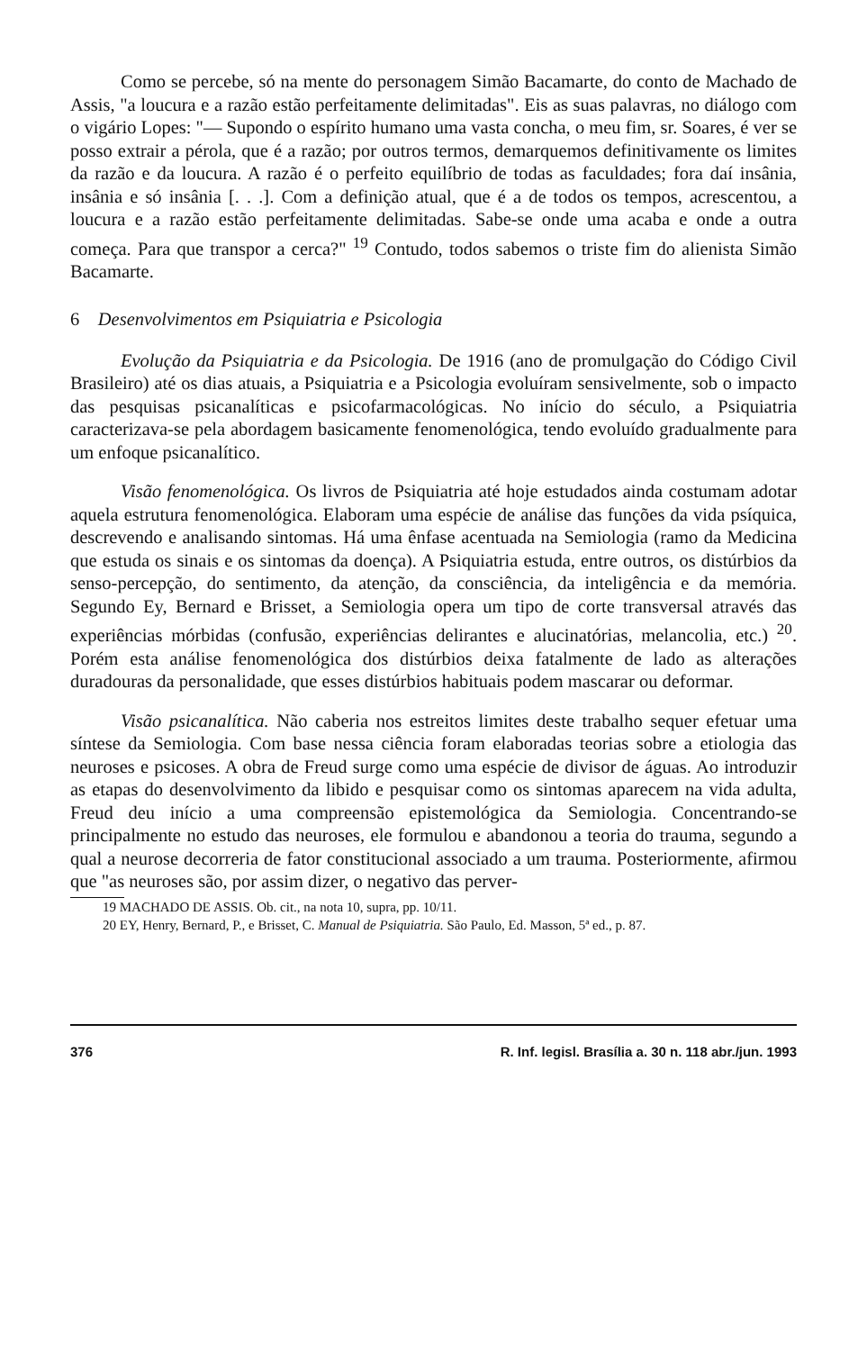Como se percebe, só na mente do personagem Simão Bacamarte, do conto de Machado de Assis, "a loucura e a razão estão perfeitamente delimitadas". Eis as suas palavras, no diálogo com o vigário Lopes: "— Supondo o espírito humano uma vasta concha, o meu fim, sr. Soares, é ver se posso extrair a pérola, que é a razão; por outros termos, demarquemos definitivamente os limites da razão e da loucura. A razão é o perfeito equilíbrio de todas as faculdades; fora daí insânia, insânia e só insânia [. . .]. Com a definição atual, que é a de todos os tempos, acrescentou, a loucura e a razão estão perfeitamente delimitadas. Sabe-se onde uma acaba e onde a outra começa. Para que transpor a cerca?" <sup>19</sup> Contudo, todos sabemos o triste fim do alienista Simão Bacamarte.
6 Desenvolvimentos em Psiquiatria e Psicologia
Evolução da Psiquiatria e da Psicologia. De 1916 (ano de promulgação do Código Civil Brasileiro) até os dias atuais, a Psiquiatria e a Psicologia evoluíram sensivelmente, sob o impacto das pesquisas psicanalíticas e psicofarmacológicas. No início do século, a Psiquiatria caracterizava-se pela abordagem basicamente fenomenológica, tendo evoluído gradualmente para um enfoque psicanalítico.
Visão fenomenológica. Os livros de Psiquiatria até hoje estudados ainda costumam adotar aquela estrutura fenomenológica. Elaboram uma espécie de análise das funções da vida psíquica, descrevendo e analisando sintomas. Há uma ênfase acentuada na Semiologia (ramo da Medicina que estuda os sinais e os sintomas da doença). A Psiquiatria estuda, entre outros, os distúrbios da senso-percepção, do sentimento, da atenção, da consciência, da inteligência e da memória. Segundo Ey, Bernard e Brisset, a Semiologia opera um tipo de corte transversal através das experiências mórbidas (confusão, experiências delirantes e alucinatórias, melancolia, etc.) <sup>20</sup>. Porém esta análise fenomenológica dos distúrbios deixa fatalmente de lado as alterações duradouras da personalidade, que esses distúrbios habituais podem mascarar ou deformar.
Visão psicanalítica. Não caberia nos estreitos limites deste trabalho sequer efetuar uma síntese da Semiologia. Com base nessa ciência foram elaboradas teorias sobre a etiologia das neuroses e psicoses. A obra de Freud surge como uma espécie de divisor de águas. Ao introduzir as etapas do desenvolvimento da libido e pesquisar como os sintomas aparecem na vida adulta, Freud deu início a uma compreensão epistemológica da Semiologia. Concentrando-se principalmente no estudo das neuroses, ele formulou e abandonou a teoria do trauma, segundo a qual a neurose decorreria de fator constitucional associado a um trauma. Posteriormente, afirmou que "as neuroses são, por assim dizer, o negativo das perver-
19 MACHADO DE ASSIS. Ob. cit., na nota 10, supra, pp. 10/11.
20 EY, Henry, Bernard, P., e Brisset, C. Manual de Psiquiatria. São Paulo, Ed. Masson, 5ª ed., p. 87.
376 R. Inf. legisl. Brasília a. 30 n. 118 abr./jun. 1993